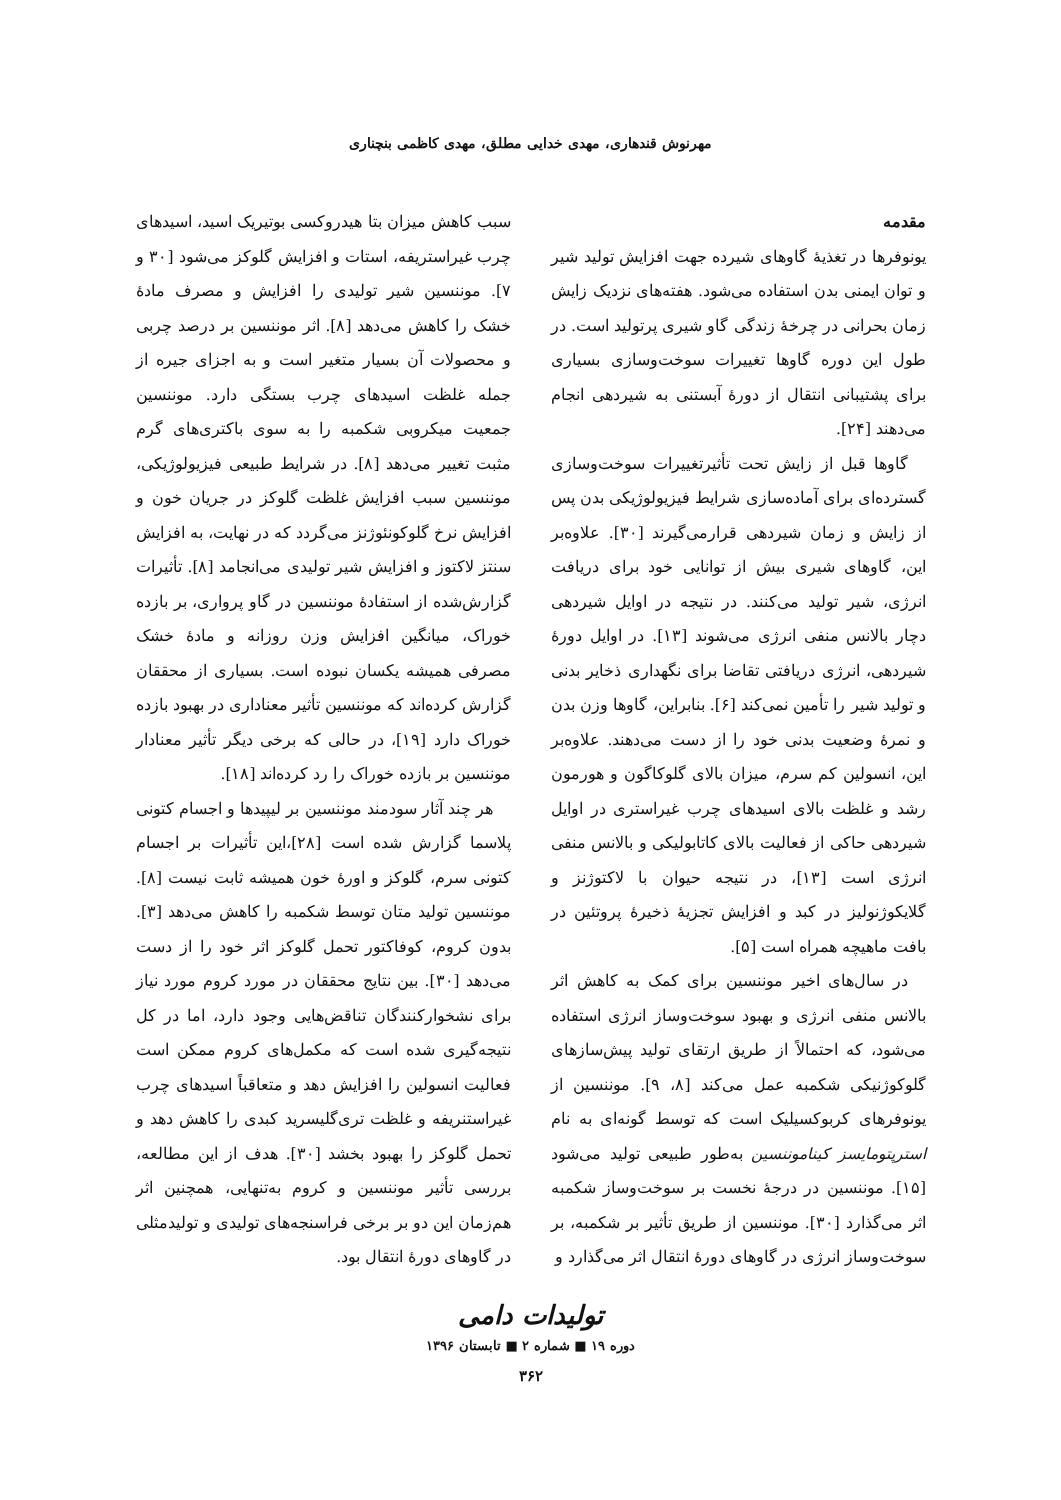مهرنوش قندهاری، مهدی خدایی مطلق، مهدی کاظمی بنچناری
مقدمه
یونوفرها در تغذیهٔ گاوهای شیرده جهت افزایش تولید شیر و توان ایمنی بدن استفاده می‌شود. هفته‌های نزدیک زایش زمان بحرانی در چرخهٔ زندگی گاو شیری پرتولید است. در طول این دوره گاوها تغییرات سوخت‌وسازی بسیاری برای پشتیبانی انتقال از دورهٔ آبستنی به شیردهی انجام می‌دهند [۲۴].
گاوها قبل از زایش تحت تأثیرتغییرات سوخت‌وسازی گسترده‌ای برای آماده‌سازی شرایط فیزیولوژیکی بدن پس از زایش و زمان شیردهی قرارمی‌گیرند [۳۰]. علاوه‌بر این، گاوهای شیری بیش از توانایی خود برای دریافت انرژی، شیر تولید می‌کنند. در نتیجه در اوایل شیردهی دچار بالانس منفی انرژی می‌شوند [۱۳]. در اوایل دورهٔ شیردهی، انرژی دریافتی تقاضا برای نگهداری ذخایر بدنی و تولید شیر را تأمین نمی‌کند [۶]. بنابراین، گاوها وزن بدن و نمرهٔ وضعیت بدنی خود را از دست می‌دهند. علاوه‌بر این، انسولین کم سرم، میزان بالای گلوکاگون و هورمون رشد و غلظت بالای اسیدهای چرب غیراستری در اوایل شیردهی حاکی از فعالیت بالای کاتابولیکی و بالانس منفی انرژی است [۱۳]، در نتیجه حیوان با لاکتوژنز و گلایکوژنولیز در کبد و افزایش تجزیهٔ ذخیرهٔ پروتئین در بافت ماهیچه همراه است [۵].
در سال‌های اخیر موننسین برای کمک به کاهش اثر بالانس منفی انرژی و بهبود سوخت‌وساز انرژی استفاده می‌شود، که احتمالاً از طریق ارتقای تولید پیش‌سازهای گلوکوژنیکی شکمبه عمل می‌کند [۸، ۹]. موننسین از یونوفرهای کربوکسیلیک است که توسط گونه‌ای به نام استرپتومایسز کیناموننسین به‌طور طبیعی تولید می‌شود [۱۵]. موننسین در درجهٔ نخست بر سوخت‌وساز شکمبه اثر می‌گذارد [۳۰]. موننسین از طریق تأثیر بر شکمبه، بر سوخت‌وساز انرژی در گاوهای دورهٔ انتقال اثر می‌گذارد و
سبب کاهش میزان بتا هیدروکسی بوتیریک اسید، اسیدهای چرب غیراستریفه، استات و افزایش گلوکز می‌شود [۳۰ و ۷]. موننسین شیر تولیدی را افزایش و مصرف مادهٔ خشک را کاهش می‌دهد [۸]. اثر موننسین بر درصد چربی و محصولات آن بسیار متغیر است و به اجزای جیره از جمله غلظت اسیدهای چرب بستگی دارد. موننسین جمعیت میکروبی شکمبه را به سوی باکتری‌های گرم مثبت تغییر می‌دهد [۸]. در شرایط طبیعی فیزیولوژیکی، موننسین سبب افزایش غلظت گلوکز در جریان خون و افزایش نرخ گلوکونئوژنز می‌گردد که در نهایت، به افزایش سنتز لاکتوز و افزایش شیر تولیدی می‌انجامد [۸]. تأثیرات گزارش‌شده از استفادهٔ موننسین در گاو پرواری، بر بازده خوراک، میانگین افزایش وزن روزانه و مادهٔ خشک مصرفی همیشه یکسان نبوده است. بسیاری از محققان گزارش کرده‌اند که موننسین تأثیر معناداری در بهبود بازده خوراک دارد [۱۹]، در حالی که برخی دیگر تأثیر معنادار موننسین بر بازده خوراک را رد کرده‌اند [۱۸].
هر چند آثار سودمند موننسین بر لیپیدها و اجسام کتونی پلاسما گزارش شده است [۲۸]،این تأثیرات بر اجسام کتونی سرم، گلوکز و اورهٔ خون همیشه ثابت نیست [۸]. موننسین تولید متان توسط شکمبه را کاهش می‌دهد [۳]. بدون کروم، کوفاکتور تحمل گلوکز اثر خود را از دست می‌دهد [۳۰]. بین نتایج محققان در مورد کروم مورد نیاز برای نشخوارکنندگان تناقض‌هایی وجود دارد، اما در کل نتیجه‌گیری شده است که مکمل‌های کروم ممکن است فعالیت انسولین را افزایش دهد و متعاقباً اسیدهای چرب غیراستنریفه و غلظت تری‌گلیسرید کبدی را کاهش دهد و تحمل گلوکز را بهبود بخشد [۳۰]. هدف از این مطالعه، بررسی تأثیر موننسین و کروم به‌تنهایی، همچنین اثر هم‌زمان این دو بر برخی فراسنجه‌های تولیدی و تولیدمثلی در گاوهای دورهٔ انتقال بود.
تولیدات دامی
دوره ۱۹ ■ شماره ۲ ■ تابستان ۱۳۹۶
۳۶۲